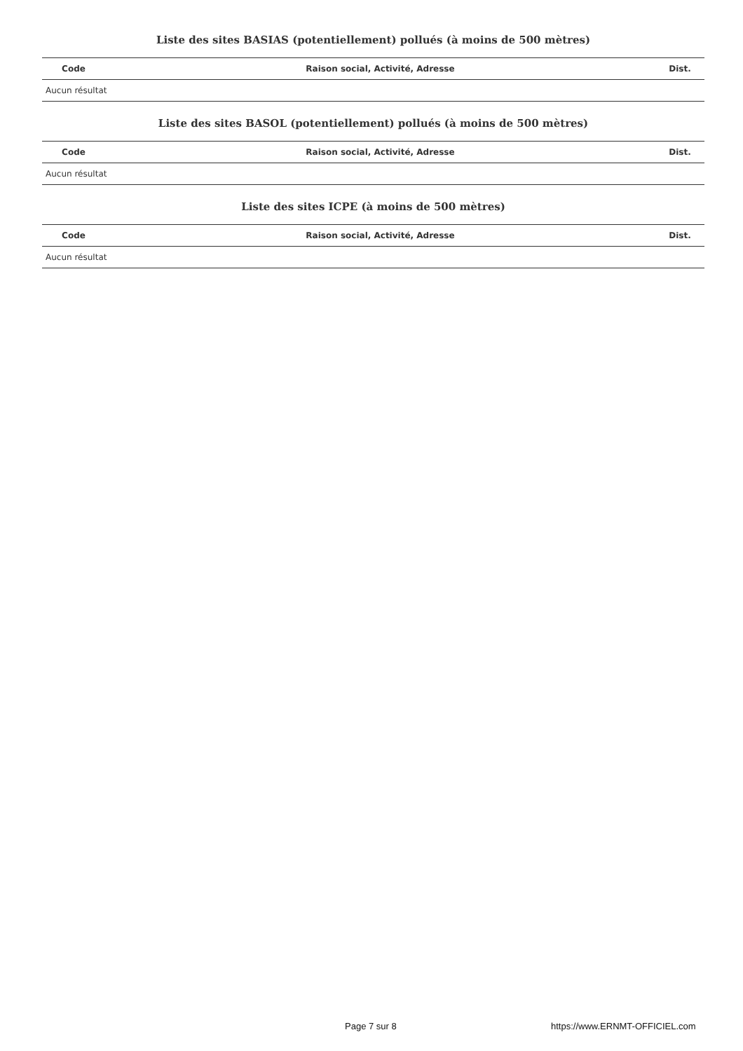Liste des sites BASIAS (potentiellement) pollués (à moins de 500 mètres)
| Code | Raison social, Activité, Adresse | Dist. |
| --- | --- | --- |
| Aucun résultat | | |
Liste des sites BASOL (potentiellement) pollués (à moins de 500 mètres)
| Code | Raison social, Activité, Adresse | Dist. |
| --- | --- | --- |
| Aucun résultat | | |
Liste des sites ICPE (à moins de 500 mètres)
| Code | Raison social, Activité, Adresse | Dist. |
| --- | --- | --- |
| Aucun résultat | | |
Page 7 sur 8 https://www.ERNMT-OFFICIEL.com